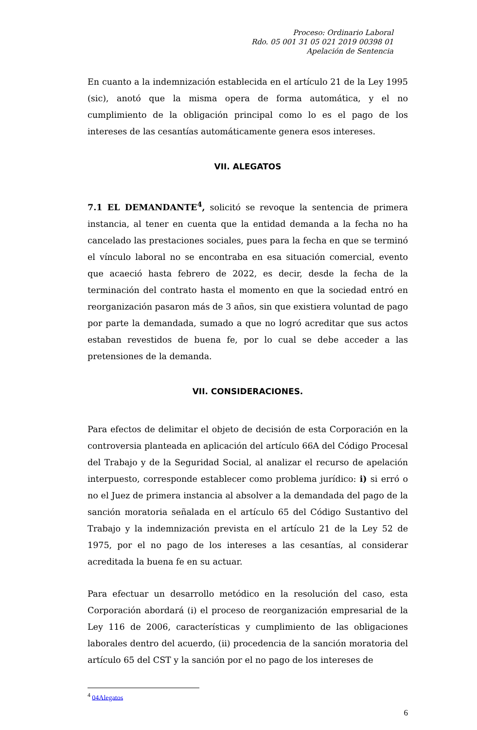Proceso: Ordinario Laboral
Rdo. 05 001 31 05 021 2019 00398 01
Apelación de Sentencia
En cuanto a la indemnización establecida en el artículo 21 de la Ley 1995 (sic), anotó que la misma opera de forma automática, y el no cumplimiento de la obligación principal como lo es el pago de los intereses de las cesantías automáticamente genera esos intereses.
VII. ALEGATOS
7.1 EL DEMANDANTE<sup>4</sup>, solicitó se revoque la sentencia de primera instancia, al tener en cuenta que la entidad demanda a la fecha no ha cancelado las prestaciones sociales, pues para la fecha en que se terminó el vínculo laboral no se encontraba en esa situación comercial, evento que acaeció hasta febrero de 2022, es decir, desde la fecha de la terminación del contrato hasta el momento en que la sociedad entró en reorganización pasaron más de 3 años, sin que existiera voluntad de pago por parte la demandada, sumado a que no logró acreditar que sus actos estaban revestidos de buena fe, por lo cual se debe acceder a las pretensiones de la demanda.
VII. CONSIDERACIONES.
Para efectos de delimitar el objeto de decisión de esta Corporación en la controversia planteada en aplicación del artículo 66A del Código Procesal del Trabajo y de la Seguridad Social, al analizar el recurso de apelación interpuesto, corresponde establecer como problema jurídico: i) si erró o no el Juez de primera instancia al absolver a la demandada del pago de la sanción moratoria señalada en el artículo 65 del Código Sustantivo del Trabajo y la indemnización prevista en el artículo 21 de la Ley 52 de 1975, por el no pago de los intereses a las cesantías, al considerar acreditada la buena fe en su actuar.
Para efectuar un desarrollo metódico en la resolución del caso, esta Corporación abordará (i) el proceso de reorganización empresarial de la Ley 116 de 2006, características y cumplimiento de las obligaciones laborales dentro del acuerdo, (ii) procedencia de la sanción moratoria del artículo 65 del CST y la sanción por el no pago de los intereses de
<sup>4</sup> 04Alegatos
6